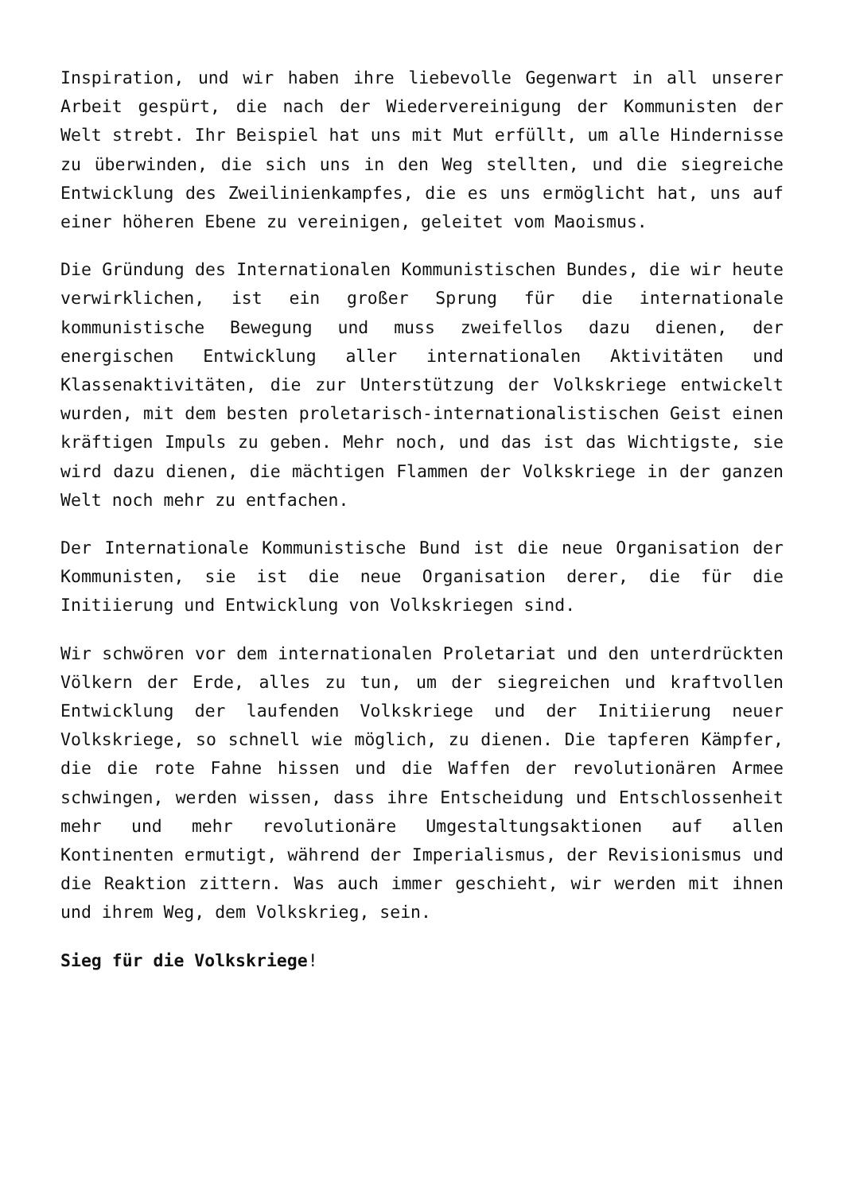Inspiration, und wir haben ihre liebevolle Gegenwart in all unserer Arbeit gespürt, die nach der Wiedervereinigung der Kommunisten der Welt strebt. Ihr Beispiel hat uns mit Mut erfüllt, um alle Hindernisse zu überwinden, die sich uns in den Weg stellten, und die siegreiche Entwicklung des Zweilinienkampfes, die es uns ermöglicht hat, uns auf einer höheren Ebene zu vereinigen, geleitet vom Maoismus.
Die Gründung des Internationalen Kommunistischen Bundes, die wir heute verwirklichen, ist ein großer Sprung für die internationale kommunistische Bewegung und muss zweifellos dazu dienen, der energischen Entwicklung aller internationalen Aktivitäten und Klassenaktivitäten, die zur Unterstützung der Volkskriege entwickelt wurden, mit dem besten proletarisch-internationalistischen Geist einen kräftigen Impuls zu geben. Mehr noch, und das ist das Wichtigste, sie wird dazu dienen, die mächtigen Flammen der Volkskriege in der ganzen Welt noch mehr zu entfachen.
Der Internationale Kommunistische Bund ist die neue Organisation der Kommunisten, sie ist die neue Organisation derer, die für die Initiierung und Entwicklung von Volkskriegen sind.
Wir schwören vor dem internationalen Proletariat und den unterdrückten Völkern der Erde, alles zu tun, um der siegreichen und kraftvollen Entwicklung der laufenden Volkskriege und der Initiierung neuer Volkskriege, so schnell wie möglich, zu dienen. Die tapferen Kämpfer, die die rote Fahne hissen und die Waffen der revolutionären Armee schwingen, werden wissen, dass ihre Entscheidung und Entschlossenheit mehr und mehr revolutionäre Umgestaltungsaktionen auf allen Kontinenten ermutigt, während der Imperialismus, der Revisionismus und die Reaktion zittern. Was auch immer geschieht, wir werden mit ihnen und ihrem Weg, dem Volkskrieg, sein.
Sieg für die Volkskriege!